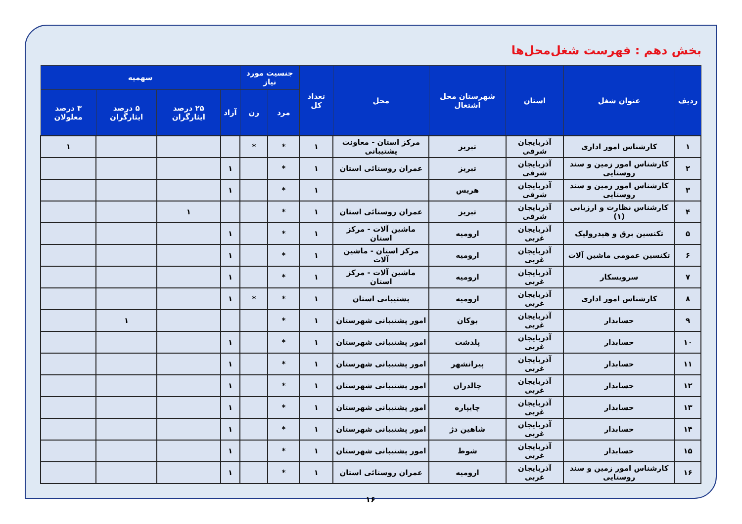بخش دهم : فهرست شغل‌محل‌ها
| ردیف | عنوان شغل | استان | شهرستان محل اشتغال | محل | تعداد کل | جنسیت مورد نیاز | | سهمیه | | | |
| --- | --- | --- | --- | --- | --- | --- | --- | --- | --- | --- | --- |
| | | | | | | مرد | زن | آزاد | ۲۵ درصد ایثارگران | ۵ درصد ایثارگران | ۳ درصد معلولان |
| ۱ | کارشناس امور اداری | آذربایجان شرقی | تبریز | مرکز استان - معاونت پشتیبانی | ۱ | * | * | | | | ۱ |
| ۲ | کارشناس امور زمین و سند روستایی | آذربایجان شرقی | تبریز | عمران روستائی استان | ۱ | * | | ۱ | | | |
| ۳ | کارشناس امور زمین و سند روستایی | آذربایجان شرقی | هریس | | ۱ | * | | ۱ | | | |
| ۴ | کارشناس نظارت و ارزیابی (۱) | آذربایجان شرقی | تبریز | عمران روستائی استان | ۱ | * | | | ۱ | | |
| ۵ | تکنسین برق و هیدرولیک | آذربایجان غربی | ارومیه | ماشین آلات - مرکز استان | ۱ | * | | ۱ | | | |
| ۶ | تکنسین عمومی ماشین آلات | آذربایجان غربی | ارومیه | مرکز استان - ماشین آلات | ۱ | * | | ۱ | | | |
| ۷ | سرویسکار | آذربایجان غربی | ارومیه | ماشین آلات - مرکز استان | ۱ | * | | ۱ | | | |
| ۸ | کارشناس امور اداری | آذربایجان غربی | ارومیه | پشتیبانی استان | ۱ | * | * | ۱ | | | |
| ۹ | حسابدار | آذربایجان غربی | بوکان | امور پشتیبانی شهرستان | ۱ | * | | | | ۱ | |
| ۱۰ | حسابدار | آذربایجان غربی | پلدشت | امور پشتیبانی شهرستان | ۱ | * | | ۱ | | | |
| ۱۱ | حسابدار | آذربایجان غربی | پیرانشهر | امور پشتیبانی شهرستان | ۱ | * | | ۱ | | | |
| ۱۲ | حسابدار | آذربایجان غربی | چالدران | امور پشتیبانی شهرستان | ۱ | * | | ۱ | | | |
| ۱۳ | حسابدار | آذربایجان غربی | چایپاره | امور پشتیبانی شهرستان | ۱ | * | | ۱ | | | |
| ۱۴ | حسابدار | آذربایجان غربی | شاهین دژ | امور پشتیبانی شهرستان | ۱ | * | | ۱ | | | |
| ۱۵ | حسابدار | آذربایجان غربی | شوط | امور پشتیبانی شهرستان | ۱ | * | | ۱ | | | |
| ۱۶ | کارشناس امور زمین و سند روستایی | آذربایجان غربی | ارومیه | عمران روستائی استان | ۱ | * | | ۱ | | | |
۱۶